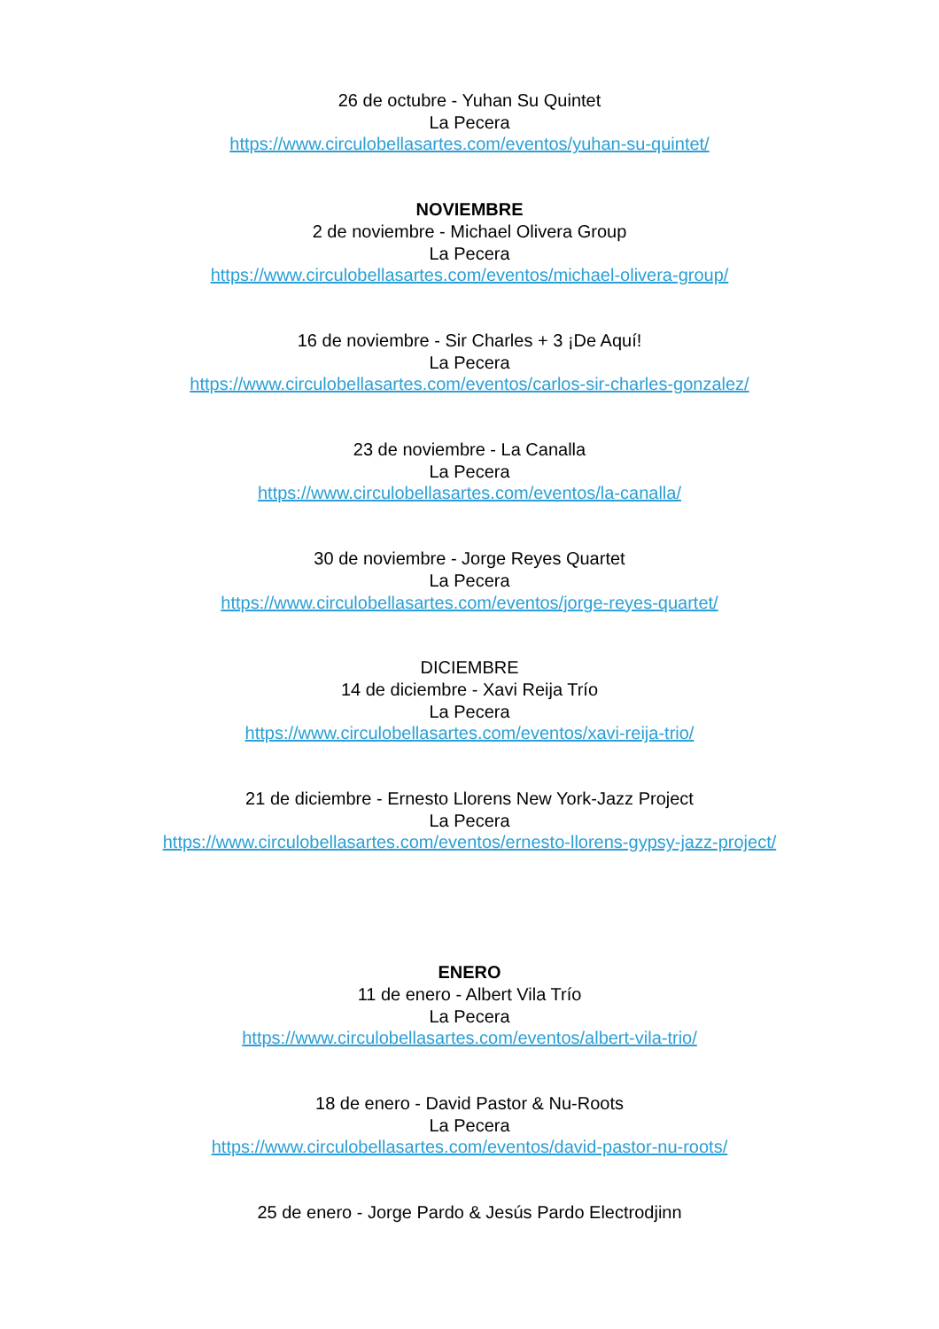26 de octubre - Yuhan Su Quintet
La Pecera
https://www.circulobellasartes.com/eventos/yuhan-su-quintet/
NOVIEMBRE
2 de noviembre - Michael Olivera Group
La Pecera
https://www.circulobellasartes.com/eventos/michael-olivera-group/
16 de noviembre - Sir Charles + 3 ¡De Aquí!
La Pecera
https://www.circulobellasartes.com/eventos/carlos-sir-charles-gonzalez/
23 de noviembre - La Canalla
La Pecera
https://www.circulobellasartes.com/eventos/la-canalla/
30 de noviembre - Jorge Reyes Quartet
La Pecera
https://www.circulobellasartes.com/eventos/jorge-reyes-quartet/
DICIEMBRE
14 de diciembre - Xavi Reija Trío
La Pecera
https://www.circulobellasartes.com/eventos/xavi-reija-trio/
21 de diciembre - Ernesto Llorens New York-Jazz Project
La Pecera
https://www.circulobellasartes.com/eventos/ernesto-llorens-gypsy-jazz-project/
ENERO
11 de enero - Albert Vila Trío
La Pecera
https://www.circulobellasartes.com/eventos/albert-vila-trio/
18 de enero - David Pastor & Nu-Roots
La Pecera
https://www.circulobellasartes.com/eventos/david-pastor-nu-roots/
25 de enero - Jorge Pardo & Jesús Pardo Electrodjinn